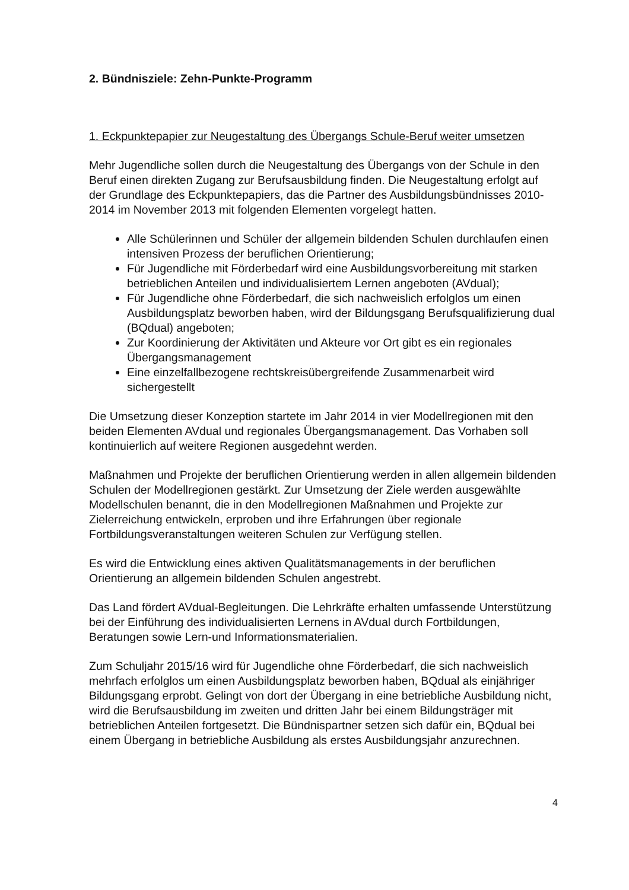2. Bündnisziele: Zehn-Punkte-Programm
1. Eckpunktepapier zur Neugestaltung des Übergangs Schule-Beruf weiter umsetzen
Mehr Jugendliche sollen durch die Neugestaltung des Übergangs von der Schule in den Beruf einen direkten Zugang zur Berufsausbildung finden. Die Neugestaltung erfolgt auf der Grundlage des Eckpunktepapiers, das die Partner des Ausbildungsbündnisses 2010-2014 im November 2013 mit folgenden Elementen vorgelegt hatten.
Alle Schülerinnen und Schüler der allgemein bildenden Schulen durchlaufen einen intensiven Prozess der beruflichen Orientierung;
Für Jugendliche mit Förderbedarf wird eine Ausbildungsvorbereitung mit starken betrieblichen Anteilen und individualisiertem Lernen angeboten (AVdual);
Für Jugendliche ohne Förderbedarf, die sich nachweislich erfolglos um einen Ausbildungsplatz beworben haben, wird der Bildungsgang Berufsqualifizierung dual (BQdual) angeboten;
Zur Koordinierung der Aktivitäten und Akteure vor Ort gibt es ein regionales Übergangsmanagement
Eine einzelfallbezogene rechtskreisübergreifende Zusammenarbeit wird sichergestellt
Die Umsetzung dieser Konzeption startete im Jahr 2014 in vier Modellregionen mit den beiden Elementen AVdual und regionales Übergangsmanagement. Das Vorhaben soll kontinuierlich auf weitere Regionen ausgedehnt werden.
Maßnahmen und Projekte der beruflichen Orientierung werden in allen allgemein bildenden Schulen der Modellregionen gestärkt. Zur Umsetzung der Ziele werden ausgewählte Modellschulen benannt, die in den Modellregionen Maßnahmen und Projekte zur Zielerreichung entwickeln, erproben und ihre Erfahrungen über regionale Fortbildungsveranstaltungen weiteren Schulen zur Verfügung stellen.
Es wird die Entwicklung eines aktiven Qualitätsmanagements in der beruflichen Orientierung an allgemein bildenden Schulen angestrebt.
Das Land fördert AVdual-Begleitungen. Die Lehrkräfte erhalten umfassende Unterstützung bei der Einführung des individualisierten Lernens in AVdual durch Fortbildungen, Beratungen sowie Lern-und Informationsmaterialien.
Zum Schuljahr 2015/16 wird für Jugendliche ohne Förderbedarf, die sich nachweislich mehrfach erfolglos um einen Ausbildungsplatz beworben haben, BQdual als einjähriger Bildungsgang erprobt. Gelingt von dort der Übergang in eine betriebliche Ausbildung nicht, wird die Berufsausbildung im zweiten und dritten Jahr bei einem Bildungsträger mit betrieblichen Anteilen fortgesetzt. Die Bündnispartner setzen sich dafür ein, BQdual bei einem Übergang in betriebliche Ausbildung als erstes Ausbildungsjahr anzurechnen.
4